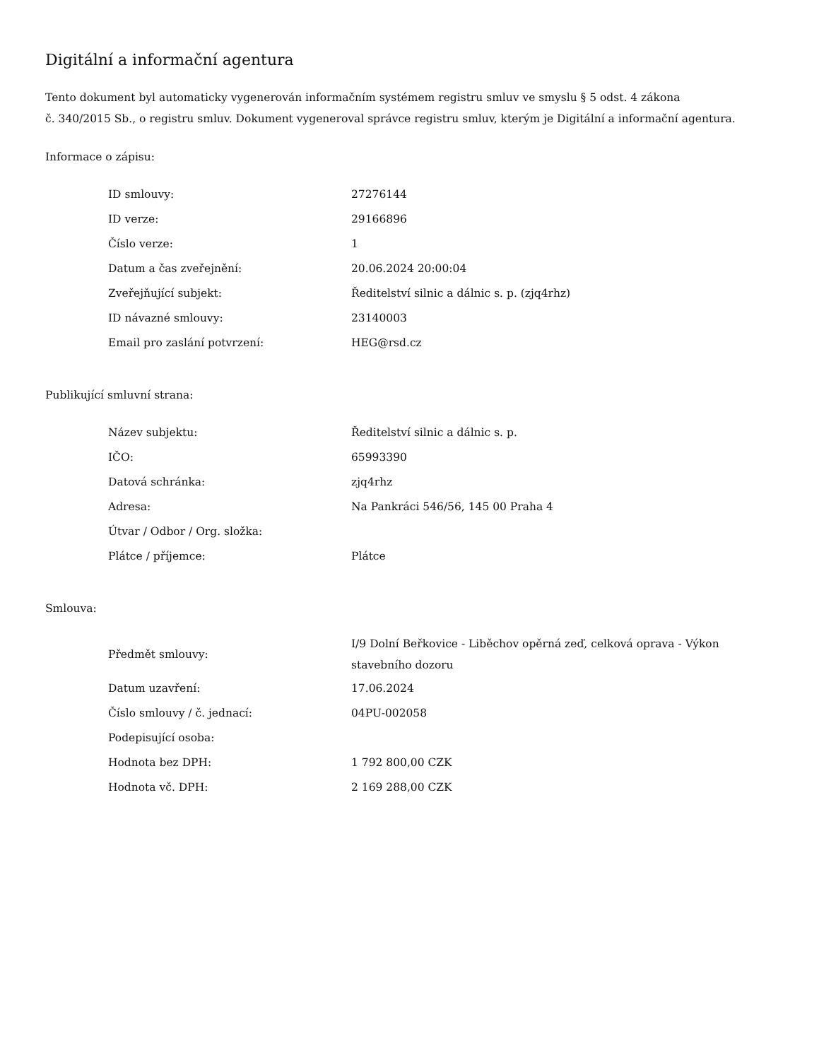Digitální a informační agentura
Tento dokument byl automaticky vygenerován informačním systémem registru smluv ve smyslu § 5 odst. 4 zákona
č. 340/2015 Sb., o registru smluv. Dokument vygeneroval správce registru smluv, kterým je Digitální a informační agentura.
Informace o zápisu:
| ID smlouvy: | 27276144 |
| ID verze: | 29166896 |
| Číslo verze: | 1 |
| Datum a čas zveřejnění: | 20.06.2024 20:00:04 |
| Zveřejňující subjekt: | Ředitelství silnic a dálnic s. p. (zjq4rhz) |
| ID návazné smlouvy: | 23140003 |
| Email pro zaslání potvrzení: | HEG@rsd.cz |
Publikující smluvní strana:
| Název subjektu: | Ředitelství silnic a dálnic s. p. |
| IČO: | 65993390 |
| Datová schránka: | zjq4rhz |
| Adresa: | Na Pankráci 546/56, 145 00 Praha 4 |
| Útvar / Odbor / Org. složka: | |
| Plátce / příjemce: | Plátce |
Smlouva:
| Předmět smlouvy: | I/9 Dolní Beřkovice - Liběchov opěrná zeď, celková oprava - Výkon stavebního dozoru |
| Datum uzavření: | 17.06.2024 |
| Číslo smlouvy / č. jednací: | 04PU-002058 |
| Podepisující osoba: | |
| Hodnota bez DPH: | 1 792 800,00 CZK |
| Hodnota vč. DPH: | 2 169 288,00 CZK |